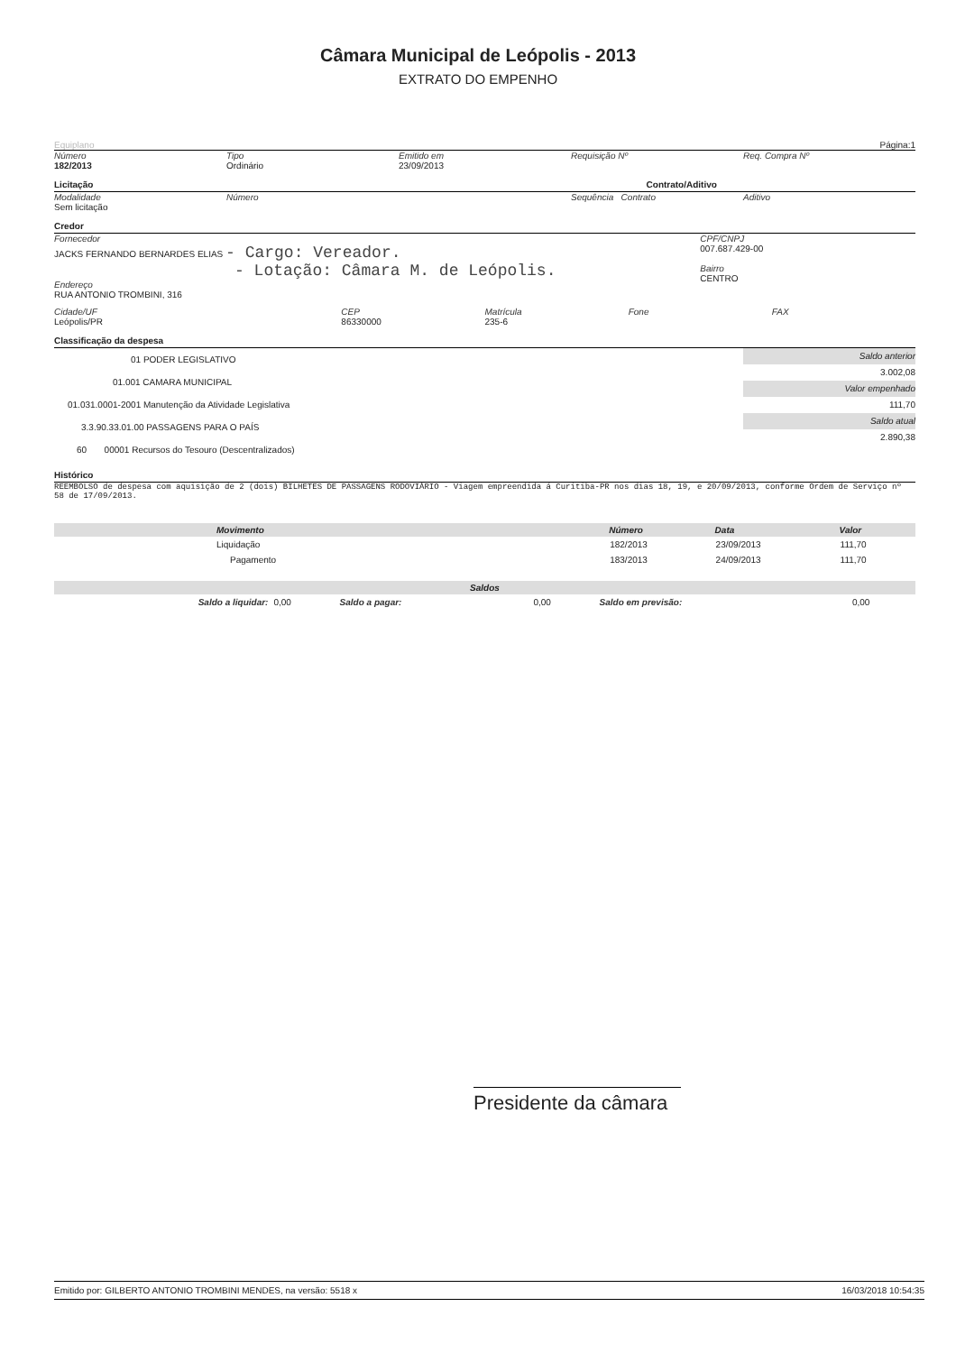Câmara Municipal de Leópolis - 2013
EXTRATO DO EMPENHO
Equiplano Página:1
Número
182/2013
Tipo
Ordinário
Emitido em
23/09/2013
Requisição Nº Req. Compra Nº
Licitação Contrato/Aditivo
Modalidade
Sem licitação
Número Sequência Contrato Aditivo
Credor
Fornecedor
JACKS FERNANDO BERNARDES ELIAS - Cargo: Vereador.
- Lotação: Câmara M. de Leópolis.
Endereço
RUA ANTONIO TROMBINI, 316
CPF/CNPJ
007.687.429-00
Bairro
CENTRO
Cidade/UF
Leópolis/PR
CEP
86330000
Matrícula
235-6
Fone FAX
Classificação da despesa
01 PODER LEGISLATIVO
01.001 CAMARA MUNICIPAL
01.031.0001-2001 Manutenção da Atividade Legislativa
3.3.90.33.01.00 PASSAGENS PARA O PAÍS
60 00001 Recursos do Tesouro (Descentralizados)
Saldo anterior
3.002,08
Valor empenhado
111,70
Saldo atual
2.890,38
Histórico
REEMBOLSO de despesa com aquisição de 2 (dois) BILHETES DE PASSAGENS RODOVIÁRIO - Viagem empreendida á Curitiba-PR nos dias 18, 19, e 20/09/2013, conforme Ordem de Serviço nº 58 de 17/09/2013.
| Movimento | Número | Data | Valor |
| --- | --- | --- | --- |
| Liquidação | 182/2013 | 23/09/2013 | 111,70 |
| Pagamento | 183/2013 | 24/09/2013 | 111,70 |
| Saldos | | | | | |
| --- | --- | --- | --- | --- | --- |
| Saldo a liquidar: | 0,00 | Saldo a pagar: | 0,00 | Saldo em previsão: | 0,00 |
Presidente da câmara
Emitido por: GILBERTO ANTONIO TROMBINI MENDES, na versão: 5518 x 16/03/2018 10:54:35